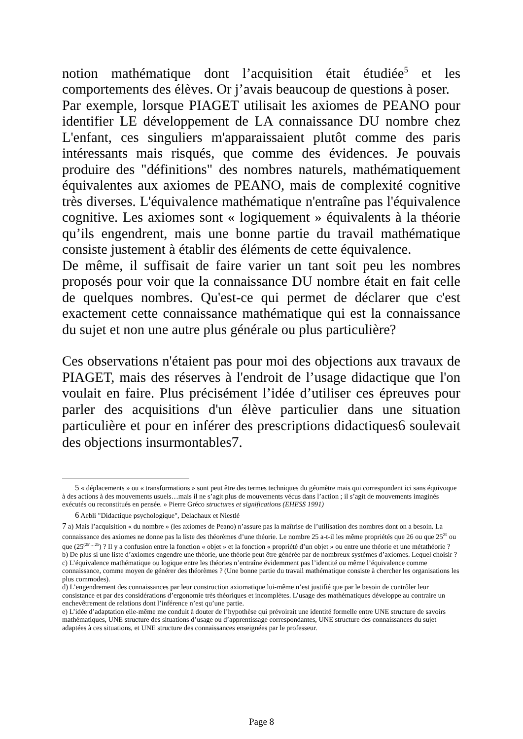notion mathématique dont l’acquisition était étudiée<sup>5</sup> et les comportements des élèves. Or j’avais beaucoup de questions à poser.
Par exemple, lorsque PIAGET utilisait les axiomes de PEANO pour identifier LE développement de LA connaissance DU nombre chez L'enfant, ces singuliers m'apparaissaient plutôt comme des paris intéressants mais risqués, que comme des évidences. Je pouvais produire des "définitions" des nombres naturels, mathématiquement équivalentes aux axiomes de PEANO, mais de complexité cognitive très diverses. L'équivalence mathématique n'entraîne pas l'équivalence cognitive. Les axiomes sont « logiquement » équivalents à la théorie qu’ils engendrent, mais une bonne partie du travail mathématique consiste justement à établir des éléments de cette équivalence.
De même, il suffisait de faire varier un tant soit peu les nombres proposés pour voir que la connaissance DU nombre était en fait celle de quelques nombres. Qu'est-ce qui permet de déclarer que c'est exactement cette connaissance mathématique qui est la connaissance du sujet et non une autre plus générale ou plus particulière?
Ces observations n'étaient pas pour moi des objections aux travaux de PIAGET, mais des réserves à l'endroit de l’usage didactique que l'on voulait en faire. Plus précisément l’idée d’utiliser ces épreuves pour parler des acquisitions d'un élève particulier dans une situation particulière et pour en inférer des prescriptions didactiques6 soulevait des objections insurmontables7.
5 « déplacements » ou « transformations » sont peut être des termes techniques du géomètre mais qui correspondent ici sans équivoque à des actions à des mouvements usuels…mais il ne s’agit plus de mouvements vécus dans l’action ; il s’agit de mouvements imaginés exécutés ou reconstitués en pensée. » Pierre Gréco structures et significations (EHESS 1991)
6 Aebli "Didactique psychologique", Delachaux et Niestlé
7 a) Mais l’acquisition « du nombre » (les axiomes de Peano) n’assure pas la maîtrise de l’utilisation des nombres dont on a besoin. La connaissance des axiomes ne donne pas la liste des théorèmes d’une théorie. Le nombre 25 a-t-il les même propriétés que 26 ou que 25<sup>25</sup> ou que (25<sup>(25‘…25</sup>) ? Il y a confusion entre la fonction « objet » et la fonction « propriété d’un objet » ou entre une théorie et une métathéorie ?
b) De plus si une liste d’axiomes engendre une théorie, une théorie peut être générée par de nombreux systèmes d’axiomes. Lequel choisir ?
c) L’équivalence mathématique ou logique entre les théories n’entraîne évidemment pas l’identité ou même l’équivalence comme connaissance, comme moyen de générer des théorèmes ? (Une bonne partie du travail mathématique consiste à chercher les organisations les plus commodes).
d) L’engendrement des connaissances par leur construction axiomatique lui-même n’est justifié que par le besoin de contrôler leur consistance et par des considérations d’ergonomie très théoriques et incomplètes. L’usage des mathématiques développe au contraire un enchevêtrement de relations dont l’inférence n’est qu’une partie.
e) L’idée d’adaptation elle-même me conduit à douter de l’hypothèse qui prévoirait une identité formelle entre UNE structure de savoirs mathématiques, UNE structure des situations d’usage ou d’apprentissage correspondantes, UNE structure des connaissances du sujet adaptées à ces situations, et UNE structure des connaissances enseignées par le professeur.
Page 8